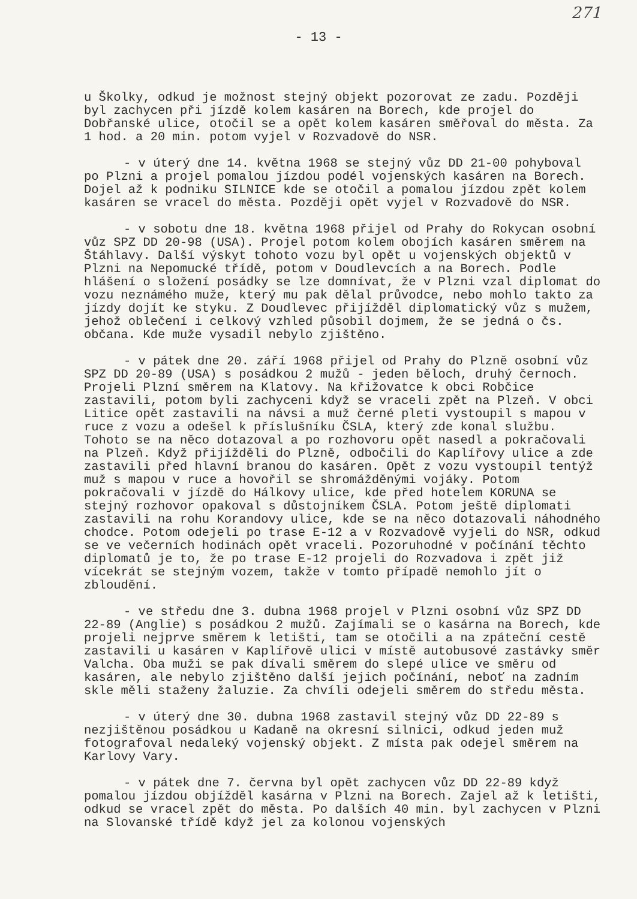271
- 13 -
u Školky, odkud je možnost stejný objekt pozorovat ze zadu. Později byl zachycen při jízdě kolem kasáren na Borech, kde projel do Dobřanské ulice, otočil se a opět kolem kasáren směřoval do města. Za 1 hod. a 20 min. potom vyjel v Rozvadově do NSR.
- v úterý dne 14. května 1968 se stejný vůz DD 21-00 pohyboval po Plzni a projel pomalou jízdou podél vojenských kasáren na Borech. Dojel až k podniku SILNICE kde se otočil a pomalou jízdou zpět kolem kasáren se vracel do města. Později opět vyjel v Rozvadově do NSR.
- v sobotu dne 18. května 1968 přijel od Prahy do Rokycan osobní vůz SPZ DD 20-98 (USA). Projel potom kolem obojích kasáren směrem na Štáhlavy. Další výskyt tohoto vozu byl opět u vojenských objektů v Plzni na Nepomucké třídě, potom v Doudlevcích a na Borech. Podle hlášení o složení posádky se lze domnívat, že v Plzni vzal diplomat do vozu neznámého muže, který mu pak dělal průvodce, nebo mohlo takto za jízdy dojít ke styku. Z Doudlevec přijížděl diplomatický vůz s mužem, jehož oblečení i celkový vzhled působil dojmem, že se jedná o čs. občana. Kde muže vysadil nebylo zjištěno.
- v pátek dne 20. září 1968 přijel od Prahy do Plzně osobní vůz SPZ DD 20-89 (USA) s posádkou 2 mužů - jeden běloch, druhý černoch. Projeli Plzní směrem na Klatovy. Na křižovatce k obci Robčice zastavili, potom byli zachyceni když se vraceli zpět na Plzeň. V obci Litice opět zastavili na návsi a muž černé pleti vystoupil s mapou v ruce z vozu a odešel k příslušníku ČSLA, který zde konal službu. Tohoto se na něco dotazoval a po rozhovoru opět nasedl a pokračovali na Plzeň. Když přijížděli do Plzně, odbočili do Kaplířovy ulice a zde zastavili před hlavní branou do kasáren. Opět z vozu vystoupil tentýž muž s mapou v ruce a hovořil se shromážděnými vojáky. Potom pokračovali v jízdě do Hálkovy ulice, kde před hotelem KORUNA se stejný rozhovor opakoval s důstojníkem ČSLA. Potom ještě diplomati zastavili na rohu Korandovy ulice, kde se na něco dotazovali náhodného chodce. Potom odejeli po trase E-12 a v Rozvadově vyjeli do NSR, odkud se ve večerních hodinách opět vraceli. Pozoruhodné v počínání těchto diplomatů je to, že po trase E-12 projeli do Rozvadova i zpět již vícekrát se stejným vozem, takže v tomto případě nemohlo jít o zbloudění.
- ve středu dne 3. dubna 1968 projel v Plzni osobní vůz SPZ DD 22-89 (Anglie) s posádkou 2 mužů. Zajímali se o kasárna na Borech, kde projeli nejprve směrem k letišti, tam se otočili a na zpáteční cestě zastavili u kasáren v Kaplířově ulici v místě autobusové zastávky směr Valcha. Oba muži se pak dívali směrem do slepé ulice ve směru od kasáren, ale nebylo zjištěno další jejich počínání, neboť na zadním skle měli staženy žaluzie. Za chvíli odejeli směrem do středu města.
- v úterý dne 30. dubna 1968 zastavil stejný vůz DD 22-89 s nezjištěnou posádkou u Kadaně na okresní silnici, odkud jeden muž fotografoval nedaleký vojenský objekt. Z místa pak odejel směrem na Karlovy Vary.
- v pátek dne 7. června byl opět zachycen vůz DD 22-89 když pomalou jízdou objížděl kasárna v Plzni na Borech. Zajel až k letišti, odkud se vracel zpět do města. Po dalších 40 min. byl zachycen v Plzni na Slovanské třídě když jel za kolonou vojenských